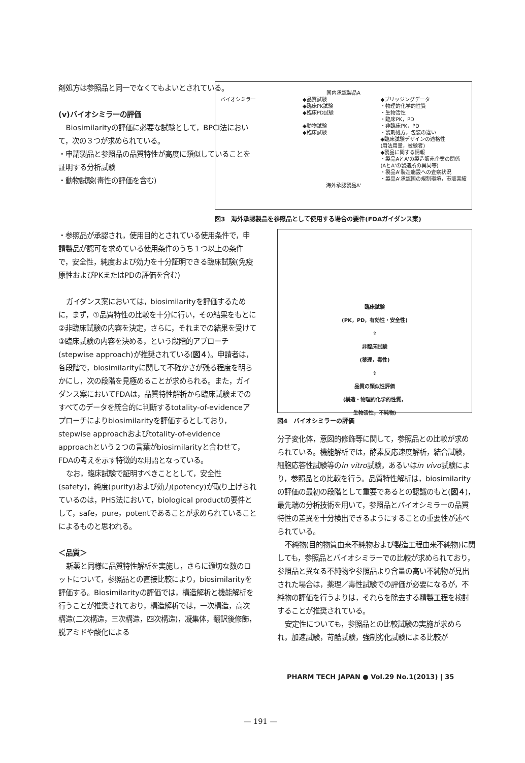剤処方は参照品と同一でなくてもよいとされている。
(v)バイオシミラーの評価
Biosimilarityの評価に必要な試験として，BPCI法において，次の３つが求められている。
・申請製品と参照品の品質特性が高度に類似していることを証明する分析試験
・動物試験(毒性の評価を含む)
国内承認製品A
バイオシミラー ◆品質試験
◆臨床PK試験
◆臨床PD試験
◆動物試験
◆臨床試験
◆ブリッジングデータ
・物理的化学的性質
・生物活性
・臨床PK，PD
・非臨床PK，PD
・製剤処方，包装の違い
◆臨床試験デザインの適格性
(用法用量，被験者)
◆製品に関する情報
・製品AとA'の製造販売企業の関係
(AとA'の製造所の異同等)
・製品A'製造施設への査察状況
・製品A'承認国の規制環境，市販実績
海外承認製品A'
図3　海外承認製品を参照品として使用する場合の要件(FDAガイダンス案)
・参照品が承認され，使用目的とされている使用条件で，申請製品が認可を求めている使用条件のうち１つ以上の条件で，安全性，純度および効力を十分証明できる臨床試験(免疫原性およびPKまたはPDの評価を含む)
ガイダンス案においては，biosimilarityを評価するために，まず，①品質特性の比較を十分に行い，その結果をもとに②非臨床試験の内容を決定，さらに，それまでの結果を受けて③臨床試験の内容を決める，という段階的アプローチ(stepwise approach)が推奨されている(図４)。申請者は，各段階で，biosimilarityに関して不確かさが残る程度を明らかにし，次の段階を見極めることが求められる。また，ガイダンス案においてFDAは，品質特性解析から臨床試験までのすべてのデータを統合的に判断するtotality-of-evidenceアプローチによりbiosimilarityを評価するとしており，stepwise approachおよびtotality-of-evidence approachという２つの言葉がbiosimilarityと合わせて，FDAの考えを示す特徴的な用語となっている。
なお，臨床試験で証明すべきこととして，安全性(safety)，純度(purity)および効力(potency)が取り上げられているのは，PHS法において，biological productの要件として，safe，pure，potentであることが求められていることによるものと思われる。
＜品質＞
新薬と同様に品質特性解析を実施し，さらに適切な数のロットについて，参照品との直接比較により，biosimilarityを評価する。Biosimilarityの評価では，構造解析と機能解析を行うことが推奨されており，構造解析では，一次構造，高次構造(二次構造，三次構造，四次構造)，凝集体，翻訳後修飾，脱アミドや酸化による
臨床試験
(PK，PD，有効性・安全性)
⇧
非臨床試験
(薬理，毒性)
⇧
品質の類似性評価
(構造・物理的化学的性質，
生物活性，不純物)
図4　バイオシミラーの評価
分子変化体，意図的修飾等に関して，参照品との比較が求められている。機能解析では，酵素反応速度解析，結合試験，細胞応答性試験等のin vitro試験，あるいはin vivo試験により，参照品との比較を行う。品質特性解析は，biosimilarityの評価の最初の段階として重要であるとの認識のもと(図４)，最先端の分析技術を用いて，参照品とバイオシミラーの品質特性の差異を十分検出できるようにすることの重要性が述べられている。
不純物(目的物質由来不純物および製造工程由来不純物)に関しても，参照品とバイオシミラーでの比較が求められており，参照品と異なる不純物や参照品より含量の高い不純物が見出された場合は，薬理／毒性試験での評価が必要になるが，不純物の評価を行うよりは，それらを除去する精製工程を検討することが推奨されている。
安定性についても，参照品との比較試験の実施が求められ，加速試験，苛酷試験，強制劣化試験による比較が
PHARM TECH JAPAN ● Vol.29 No.1(2013) | 35
— 191 —